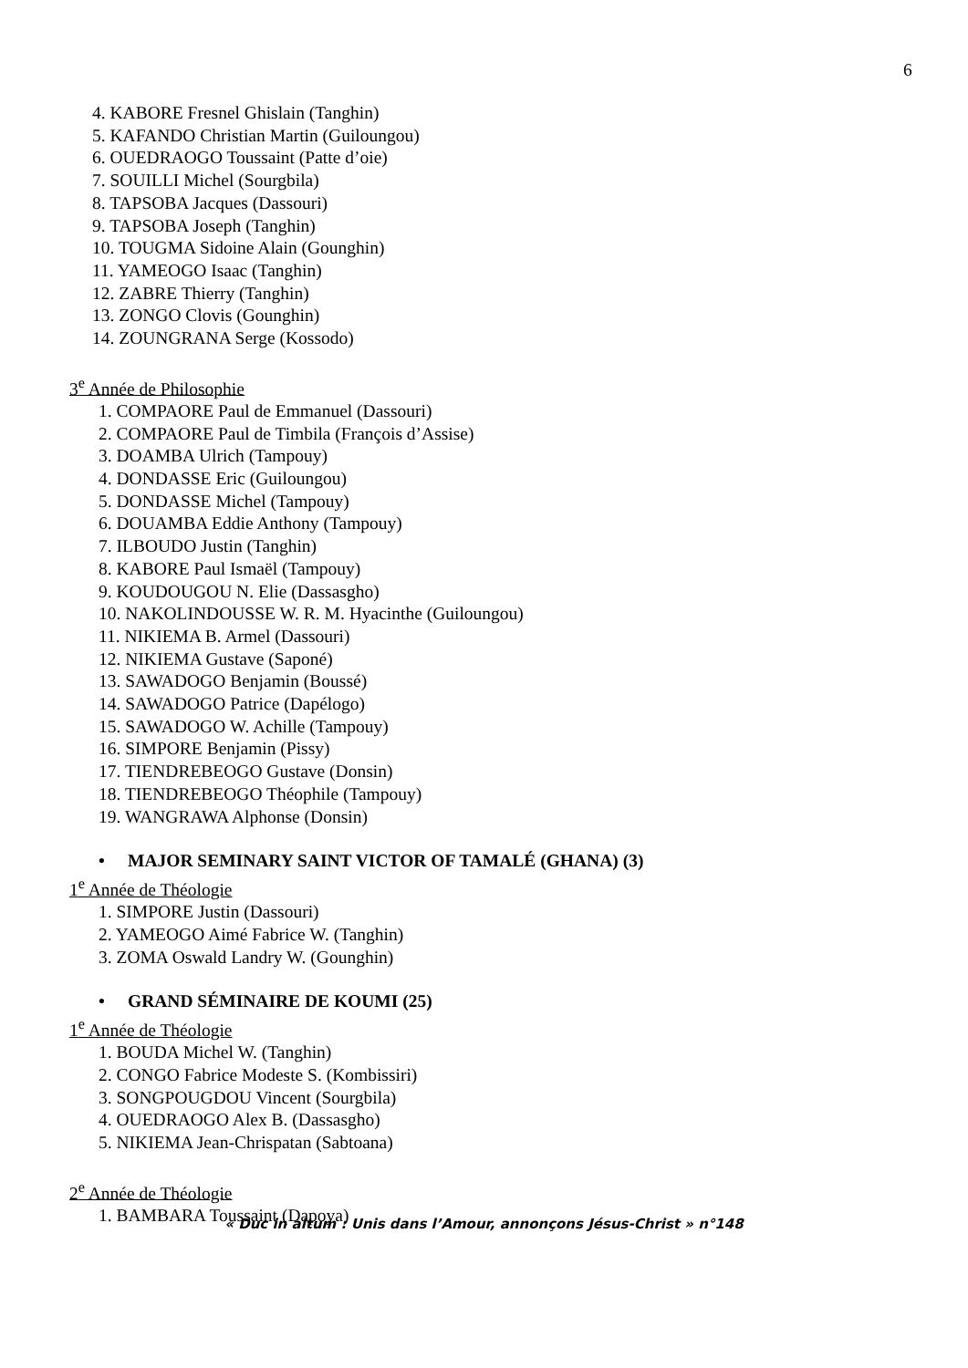6
4. KABORE Fresnel Ghislain (Tanghin)
5. KAFANDO Christian Martin (Guiloungou)
6. OUEDRAOGO Toussaint (Patte d’oie)
7. SOUILLI Michel (Sourgbila)
8. TAPSOBA Jacques (Dassouri)
9. TAPSOBA Joseph (Tanghin)
10. TOUGMA Sidoine Alain (Gounghin)
11. YAMEOGO Isaac (Tanghin)
12. ZABRE Thierry (Tanghin)
13. ZONGO Clovis (Gounghin)
14. ZOUNGRANA Serge (Kossodo)
3<sup>e</sup> Année de Philosophie
1. COMPAORE Paul de Emmanuel (Dassouri)
2. COMPAORE Paul de Timbila (François d’Assise)
3. DOAMBA Ulrich (Tampouy)
4. DONDASSE Eric (Guiloungou)
5. DONDASSE Michel (Tampouy)
6. DOUAMBA Eddie Anthony (Tampouy)
7. ILBOUDO Justin (Tanghin)
8. KABORE Paul Ismaël (Tampouy)
9. KOUDOUGOU N. Elie (Dassasgho)
10. NAKOLINDOUSSE W. R. M. Hyacinthe (Guiloungou)
11. NIKIEMA B. Armel (Dassouri)
12. NIKIEMA Gustave (Saponé)
13. SAWADOGO Benjamin (Boussé)
14. SAWADOGO Patrice (Dapélogo)
15. SAWADOGO W. Achille (Tampouy)
16. SIMPORE Benjamin (Pissy)
17. TIENDREBEOGO Gustave (Donsin)
18. TIENDREBEOGO Théophile (Tampouy)
19. WANGRAWA Alphonse (Donsin)
• MAJOR SEMINARY SAINT VICTOR OF TAMALÉ (GHANA) (3)
1<sup>e</sup> Année de Théologie
1. SIMPORE Justin (Dassouri)
2. YAMEOGO Aimé Fabrice W. (Tanghin)
3. ZOMA Oswald Landry W. (Gounghin)
• GRAND SÉMINAIRE DE KOUMI (25)
1<sup>e</sup> Année de Théologie
1. BOUDA Michel W. (Tanghin)
2. CONGO Fabrice Modeste S. (Kombissiri)
3. SONGPOUGDOU Vincent (Sourgbila)
4. OUEDRAOGO Alex B. (Dassasgho)
5. NIKIEMA Jean-Chrispatan (Sabtoana)
2<sup>e</sup> Année de Théologie
1. BAMBARA Toussaint (Dapoya)
« Duc in altum : Unis dans l’Amour, annonçons Jésus-Christ » n°148